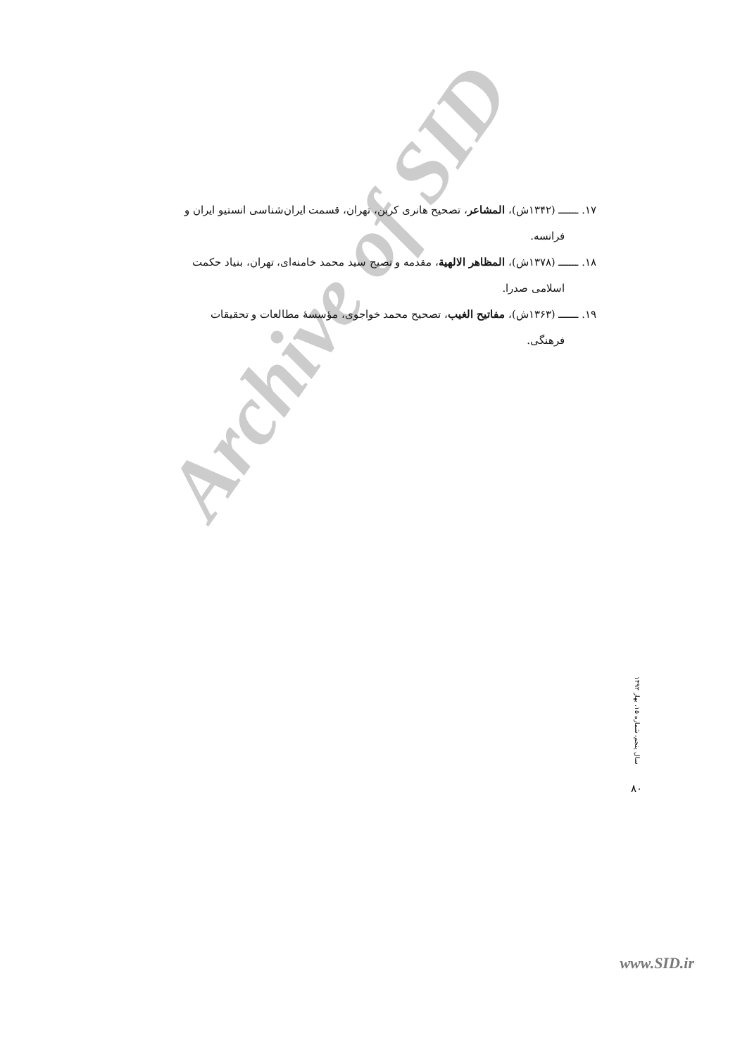Archive of SID
۱۷. ـــــــ (۱۳۴۲ش)، المشاعر، تصحیح هانری کربن، تهران، قسمت ایران‌شناسی انستیو ایران و
فرانسه.
۱۸. ـــــــ (۱۳۷۸ش)، المظاهر الالهیة، مقدمه و تصیح سید محمد خامنه‌ای، تهران، بنیاد حکمت
اسلامی صدرا.
۱۹. ـــــــ (۱۳۶۳ش)، مفاتیح الغیب، تصحیح محمد خواجوی، مؤسسهٔ مطالعات و تحقیقات
فرهنگی.
سال پنجم، شماره ۱۵، بهار ۱۳۹۲
۸۰
www.SID.ir